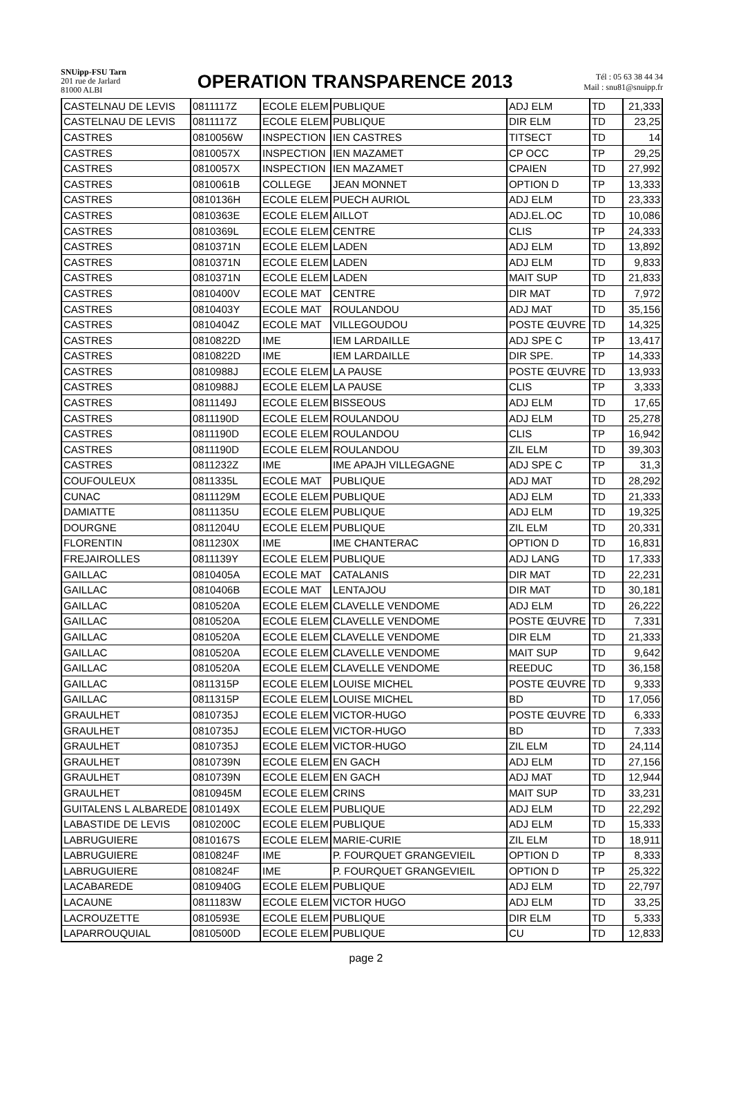SNUipp-FSU Tarn
201 rue de Jarlard
81000 ALBI
OPERATION TRANSPARENCE 2013
Tél : 05 63 38 44 34
Mail : snu81@snuipp.fr
| CASTELNAU DE LEVIS | 0811117Z | ECOLE ELEM | PUBLIQUE | ADJ ELM | TD | 21,333 |
| CASTELNAU DE LEVIS | 0811117Z | ECOLE ELEM | PUBLIQUE | DIR ELM | TD | 23,25 |
| CASTRES | 0810056W | INSPECTION | IEN CASTRES | TITSECT | TD | 14 |
| CASTRES | 0810057X | INSPECTION | IEN MAZAMET | CP OCC | TP | 29,25 |
| CASTRES | 0810057X | INSPECTION | IEN MAZAMET | CPAIEN | TD | 27,992 |
| CASTRES | 0810061B | COLLEGE | JEAN MONNET | OPTION D | TP | 13,333 |
| CASTRES | 0810136H | ECOLE ELEM | PUECH AURIOL | ADJ ELM | TD | 23,333 |
| CASTRES | 0810363E | ECOLE ELEM | AILLOT | ADJ.EL.OC | TD | 10,086 |
| CASTRES | 0810369L | ECOLE ELEM | CENTRE | CLIS | TP | 24,333 |
| CASTRES | 0810371N | ECOLE ELEM | LADEN | ADJ ELM | TD | 13,892 |
| CASTRES | 0810371N | ECOLE ELEM | LADEN | ADJ ELM | TD | 9,833 |
| CASTRES | 0810371N | ECOLE ELEM | LADEN | MAIT SUP | TD | 21,833 |
| CASTRES | 0810400V | ECOLE MAT | CENTRE | DIR MAT | TD | 7,972 |
| CASTRES | 0810403Y | ECOLE MAT | ROULANDOU | ADJ MAT | TD | 35,156 |
| CASTRES | 0810404Z | ECOLE MAT | VILLEGOUDOU | POSTE ŒUVRE | TD | 14,325 |
| CASTRES | 0810822D | IME | IEM LARDAILLE | ADJ SPE C | TP | 13,417 |
| CASTRES | 0810822D | IME | IEM LARDAILLE | DIR SPE. | TP | 14,333 |
| CASTRES | 0810988J | ECOLE ELEM | LA PAUSE | POSTE ŒUVRE | TD | 13,933 |
| CASTRES | 0810988J | ECOLE ELEM | LA PAUSE | CLIS | TP | 3,333 |
| CASTRES | 0811149J | ECOLE ELEM | BISSEOUS | ADJ ELM | TD | 17,65 |
| CASTRES | 0811190D | ECOLE ELEM | ROULANDOU | ADJ ELM | TD | 25,278 |
| CASTRES | 0811190D | ECOLE ELEM | ROULANDOU | CLIS | TP | 16,942 |
| CASTRES | 0811190D | ECOLE ELEM | ROULANDOU | ZIL ELM | TD | 39,303 |
| CASTRES | 0811232Z | IME | IME APAJH VILLEGAGNE | ADJ SPE C | TP | 31,3 |
| COUFOULEUX | 0811335L | ECOLE MAT | PUBLIQUE | ADJ MAT | TD | 28,292 |
| CUNAC | 0811129M | ECOLE ELEM | PUBLIQUE | ADJ ELM | TD | 21,333 |
| DAMIATTE | 0811135U | ECOLE ELEM | PUBLIQUE | ADJ ELM | TD | 19,325 |
| DOURGNE | 0811204U | ECOLE ELEM | PUBLIQUE | ZIL ELM | TD | 20,331 |
| FLORENTIN | 0811230X | IME | IME CHANTERAC | OPTION D | TD | 16,831 |
| FREJAIROLLES | 0811139Y | ECOLE ELEM | PUBLIQUE | ADJ LANG | TD | 17,333 |
| GAILLAC | 0810405A | ECOLE MAT | CATALANIS | DIR MAT | TD | 22,231 |
| GAILLAC | 0810406B | ECOLE MAT | LENTAJOU | DIR MAT | TD | 30,181 |
| GAILLAC | 0810520A | ECOLE ELEM | CLAVELLE VENDOME | ADJ ELM | TD | 26,222 |
| GAILLAC | 0810520A | ECOLE ELEM | CLAVELLE VENDOME | POSTE ŒUVRE | TD | 7,331 |
| GAILLAC | 0810520A | ECOLE ELEM | CLAVELLE VENDOME | DIR ELM | TD | 21,333 |
| GAILLAC | 0810520A | ECOLE ELEM | CLAVELLE VENDOME | MAIT SUP | TD | 9,642 |
| GAILLAC | 0810520A | ECOLE ELEM | CLAVELLE VENDOME | REEDUC | TD | 36,158 |
| GAILLAC | 0811315P | ECOLE ELEM | LOUISE MICHEL | POSTE ŒUVRE | TD | 9,333 |
| GAILLAC | 0811315P | ECOLE ELEM | LOUISE MICHEL | BD | TD | 17,056 |
| GRAULHET | 0810735J | ECOLE ELEM | VICTOR-HUGO | POSTE ŒUVRE | TD | 6,333 |
| GRAULHET | 0810735J | ECOLE ELEM | VICTOR-HUGO | BD | TD | 7,333 |
| GRAULHET | 0810735J | ECOLE ELEM | VICTOR-HUGO | ZIL ELM | TD | 24,114 |
| GRAULHET | 0810739N | ECOLE ELEM | EN GACH | ADJ ELM | TD | 27,156 |
| GRAULHET | 0810739N | ECOLE ELEM | EN GACH | ADJ MAT | TD | 12,944 |
| GRAULHET | 0810945M | ECOLE ELEM | CRINS | MAIT SUP | TD | 33,231 |
| GUITALENS L ALBAREDE | 0810149X | ECOLE ELEM | PUBLIQUE | ADJ ELM | TD | 22,292 |
| LABASTIDE DE LEVIS | 0810200C | ECOLE ELEM | PUBLIQUE | ADJ ELM | TD | 15,333 |
| LABRUGUIERE | 0810167S | ECOLE ELEM | MARIE-CURIE | ZIL ELM | TD | 18,911 |
| LABRUGUIERE | 0810824F | IME | P. FOURQUET GRANGEVIEIL | OPTION D | TP | 8,333 |
| LABRUGUIERE | 0810824F | IME | P. FOURQUET GRANGEVIEIL | OPTION D | TP | 25,322 |
| LACABAREDE | 0810940G | ECOLE ELEM | PUBLIQUE | ADJ ELM | TD | 22,797 |
| LACAUNE | 0811183W | ECOLE ELEM | VICTOR HUGO | ADJ ELM | TD | 33,25 |
| LACROUZETTE | 0810593E | ECOLE ELEM | PUBLIQUE | DIR ELM | TD | 5,333 |
| LAPARROUQUIAL | 0810500D | ECOLE ELEM | PUBLIQUE | CU | TD | 12,833 |
page 2